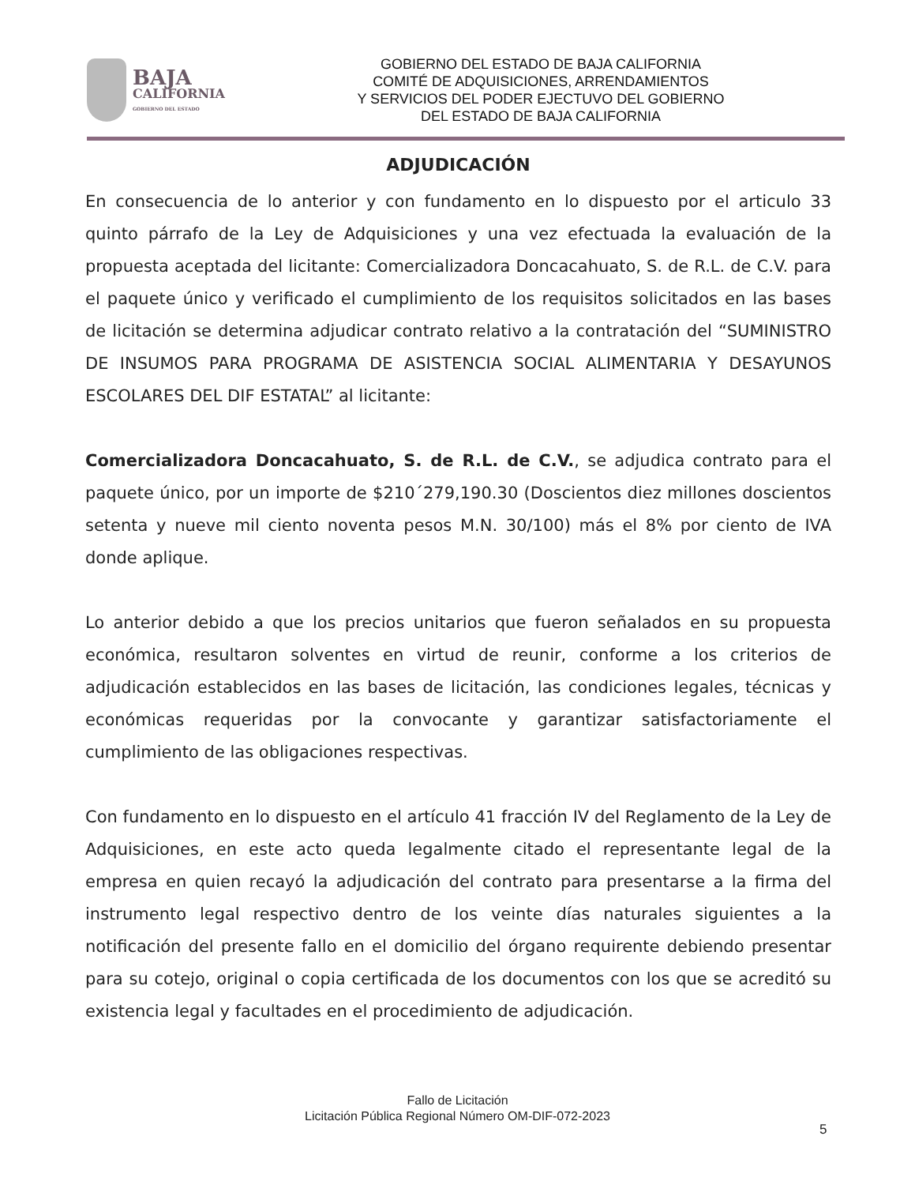BAJA
CALIFORNIA
GOBIERNO DEL ESTADO
GOBIERNO DEL ESTADO DE BAJA CALIFORNIA
COMITÉ DE ADQUISICIONES, ARRENDAMIENTOS
Y SERVICIOS DEL PODER EJECTUVO DEL GOBIERNO
DEL ESTADO DE BAJA CALIFORNIA
ADJUDICACIÓN
En consecuencia de lo anterior y con fundamento en lo dispuesto por el articulo 33 quinto párrafo de la Ley de Adquisiciones y una vez efectuada la evaluación de la propuesta aceptada del licitante: Comercializadora Doncacahuato, S. de R.L. de C.V. para el paquete único y verificado el cumplimiento de los requisitos solicitados en las bases de licitación se determina adjudicar contrato relativo a la contratación del “SUMINISTRO DE INSUMOS PARA PROGRAMA DE ASISTENCIA SOCIAL ALIMENTARIA Y DESAYUNOS ESCOLARES DEL DIF ESTATAL” al licitante:
Comercializadora Doncacahuato, S. de R.L. de C.V., se adjudica contrato para el paquete único, por un importe de $210´279,190.30 (Doscientos diez millones doscientos setenta y nueve mil ciento noventa pesos M.N. 30/100) más el 8% por ciento de IVA donde aplique.
Lo anterior debido a que los precios unitarios que fueron señalados en su propuesta económica, resultaron solventes en virtud de reunir, conforme a los criterios de adjudicación establecidos en las bases de licitación, las condiciones legales, técnicas y económicas requeridas por la convocante y garantizar satisfactoriamente el cumplimiento de las obligaciones respectivas.
Con fundamento en lo dispuesto en el artículo 41 fracción IV del Reglamento de la Ley de Adquisiciones, en este acto queda legalmente citado el representante legal de la empresa en quien recayó la adjudicación del contrato para presentarse a la firma del instrumento legal respectivo dentro de los veinte días naturales siguientes a la notificación del presente fallo en el domicilio del órgano requirente debiendo presentar para su cotejo, original o copia certificada de los documentos con los que se acreditó su existencia legal y facultades en el procedimiento de adjudicación.
Fallo de Licitación
Licitación Pública Regional Número OM-DIF-072-2023
5